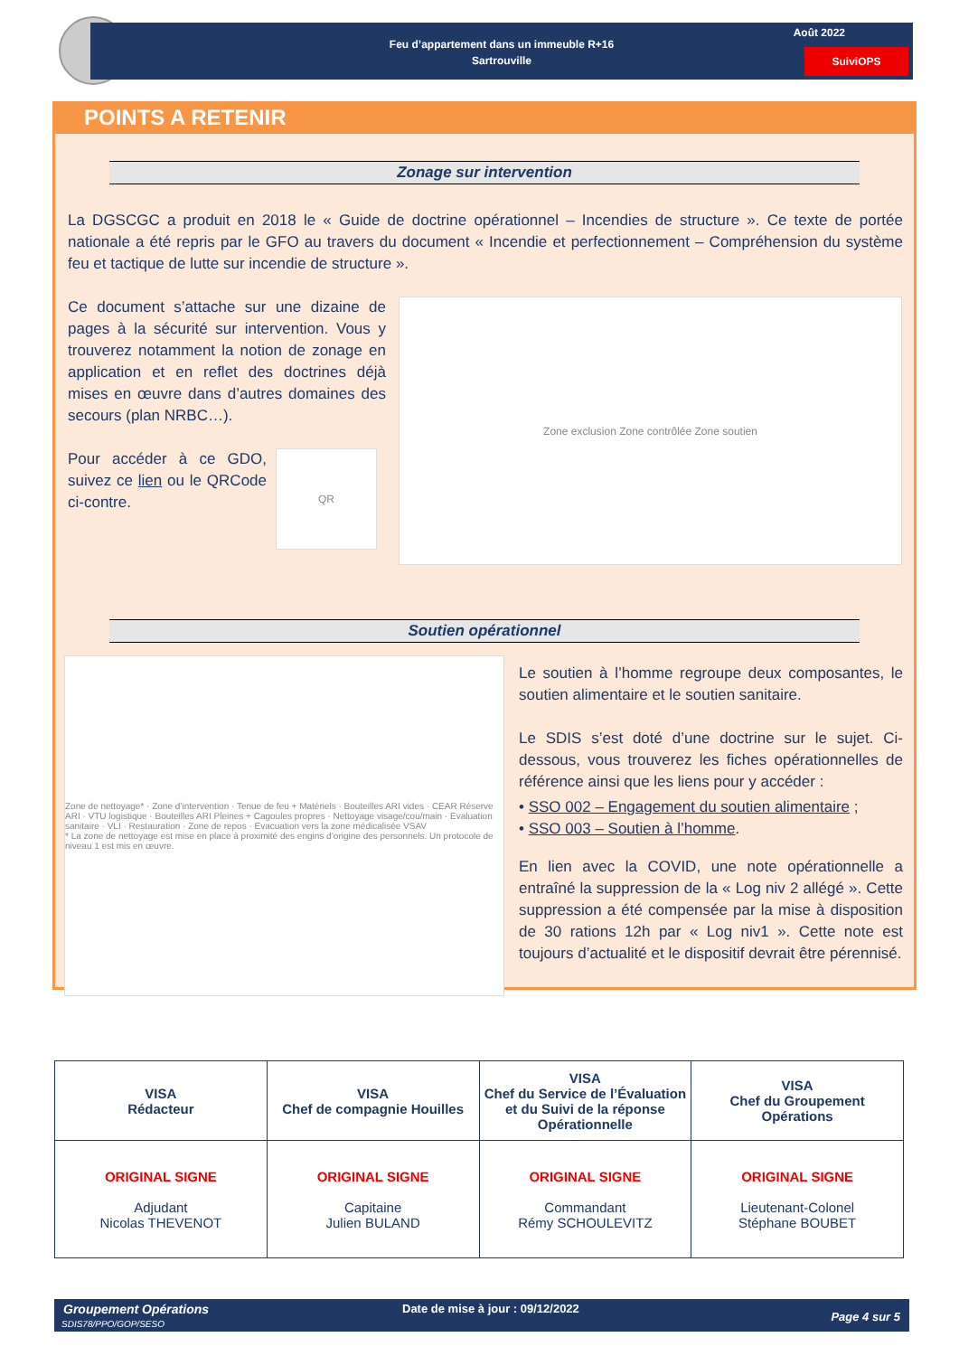Feu d’appartement dans un immeuble R+16
Sartrouville
Août 2022
SuiviOPS
POINTS A RETENIR
Zonage sur intervention
La DGSCGC a produit en 2018 le « Guide de doctrine opérationnel – Incendies de structure ». Ce texte de portée nationale a été repris par le GFO au travers du document « Incendie et perfectionnement – Compréhension du système feu et tactique de lutte sur incendie de structure ».
Ce document s’attache sur une dizaine de pages à la sécurité sur intervention. Vous y trouverez notamment la notion de zonage en application et en reflet des doctrines déjà mises en œuvre dans d’autres domaines des secours (plan NRBC…).
Pour accéder à ce GDO, suivez ce lien ou le QRCode ci-contre.
QR
Zone exclusion Zone contrôlée Zone soutien
Soutien opérationnel
Zone de nettoyage* · Zone d’intervention · Tenue de feu + Matériels · Bouteilles ARI vides · CEAR Réserve ARI · VTU logistique · Bouteilles ARI Pleines + Cagoules propres · Nettoyage visage/cou/main · Evaluation sanitaire · VLI · Restauration · Zone de repos · Evacuation vers la zone médicalisée VSAV
* La zone de nettoyage est mise en place à proximité des engins d’origine des personnels. Un protocole de niveau 1 est mis en œuvre.
Le soutien à l’homme regroupe deux composantes, le soutien alimentaire et le soutien sanitaire.
Le SDIS s’est doté d’une doctrine sur le sujet. Ci-dessous, vous trouverez les fiches opérationnelles de référence ainsi que les liens pour y accéder :
• SSO 002 – Engagement du soutien alimentaire ;
• SSO 003 – Soutien à l’homme.
En lien avec la COVID, une note opérationnelle a entraîné la suppression de la « Log niv 2 allégé ». Cette suppression a été compensée par la mise à disposition de 30 rations 12h par « Log niv1 ». Cette note est toujours d’actualité et le dispositif devrait être pérennisé.
| VISA Rédacteur | VISA Chef de compagnie Houilles | VISA Chef du Service de l’Évaluation et du Suivi de la réponse Opérationnelle | VISA Chef du Groupement Opérations |
| ORIGINAL SIGNE Adjudant Nicolas THEVENOT | ORIGINAL SIGNE Capitaine Julien BULAND | ORIGINAL SIGNE Commandant Rémy SCHOULEVITZ | ORIGINAL SIGNE Lieutenant-Colonel Stéphane BOUBET |
Groupement Opérations
SDIS78/PPO/GOP/SESO
Date de mise à jour : 09/12/2022
Page 4 sur 5